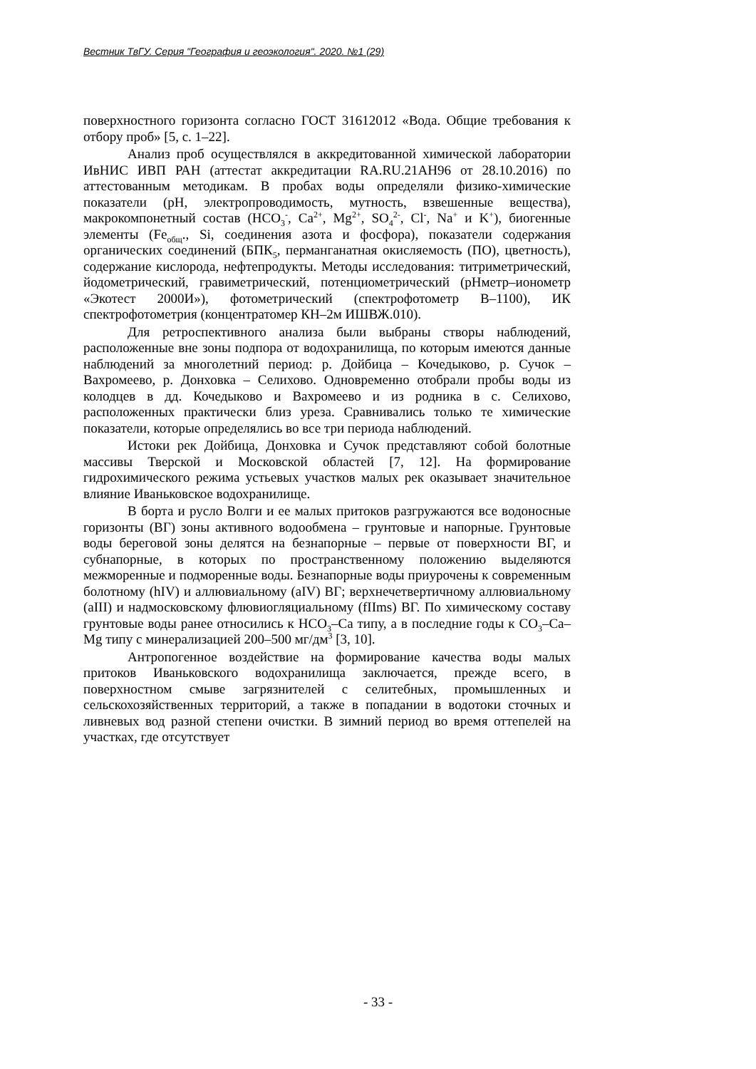Вестник ТвГУ. Серия "География и геоэкология". 2020. №1 (29)
поверхностного горизонта согласно ГОСТ 31612012 «Вода. Общие требования к отбору проб» [5, с. 1–22].
Анализ проб осуществлялся в аккредитованной химической лаборатории ИвНИС ИВП РАН (аттестат аккредитации RA.RU.21АН96 от 28.10.2016) по аттестованным методикам. В пробах воды определяли физико-химические показатели (рН, электропроводимость, мутность, взвешенные вещества), макрокомпонетный состав (HCO<sub>3</sub><sup>-</sup>, Ca<sup>2+</sup>, Mg<sup>2+</sup>, SO<sub>4</sub><sup>2-</sup>, Cl<sup>-</sup>, Na<sup>+</sup> и K<sup>+</sup>), биогенные элементы (Fe<sub>общ</sub>., Si, соединения азота и фосфора), показатели содержания органических соединений (БПК<sub>5</sub>, перманганатная окисляемость (ПО), цветность), содержание кислорода, нефтепродукты. Методы исследования: титриметрический, йодометрический, гравиметрический, потенциометрический (рНметр–ионометр «Экотест 2000И»), фотометрический (спектрофотометр В–1100), ИК спектрофотометрия (концентратомер КН–2м ИШВЖ.010).
Для ретроспективного анализа были выбраны створы наблюдений, расположенные вне зоны подпора от водохранилища, по которым имеются данные наблюдений за многолетний период: р. Дойбица – Кочедыково, р. Сучок – Вахромеево, р. Донховка – Селихово. Одновременно отобрали пробы воды из колодцев в дд. Кочедыково и Вахромеево и из родника в с. Селихово, расположенных практически близ уреза. Сравнивались только те химические показатели, которые определялись во все три периода наблюдений.
Истоки рек Дойбица, Донховка и Сучок представляют собой болотные массивы Тверской и Московской областей [7, 12]. На формирование гидрохимического режима устьевых участков малых рек оказывает значительное влияние Иваньковское водохранилище.
В борта и русло Волги и ее малых притоков разгружаются все водоносные горизонты (ВГ) зоны активного водообмена – грунтовые и напорные. Грунтовые воды береговой зоны делятся на безнапорные – первые от поверхности ВГ, и субнапорные, в которых по пространственному положению выделяются межморенные и подморенные воды. Безнапорные воды приурочены к современным болотному (hIV) и аллювиальному (aIV) ВГ; верхнечетвертичному аллювиальному (aIII) и надмосковскому флювиогляциальному (fIIms) ВГ. По химическому составу грунтовые воды ранее относились к HCO<sub>3</sub>–Ca типу, а в последние годы к CO<sub>3</sub>–Ca–Mg типу с минерализацией 200–500 мг/дм<sup>3</sup> [3, 10].
Антропогенное воздействие на формирование качества воды малых притоков Иваньковского водохранилища заключается, прежде всего, в поверхностном смыве загрязнителей с селитебных, промышленных и сельскохозяйственных территорий, а также в попадании в водотоки сточных и ливневых вод разной степени очистки. В зимний период во время оттепелей на участках, где отсутствует
- 33 -